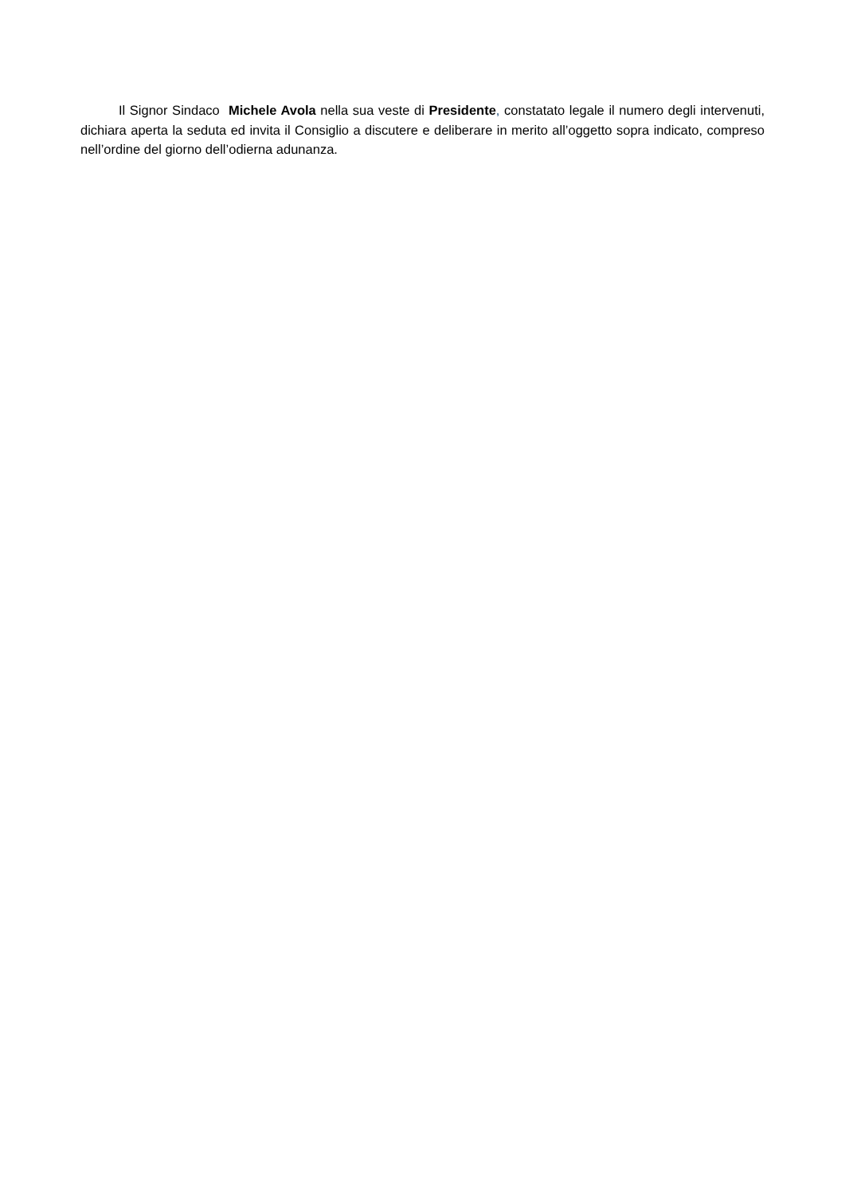Il Signor Sindaco Michele Avola nella sua veste di Presidente, constatato legale il numero degli intervenuti, dichiara aperta la seduta ed invita il Consiglio a discutere e deliberare in merito all’oggetto sopra indicato, compreso nell’ordine del giorno dell’odierna adunanza.